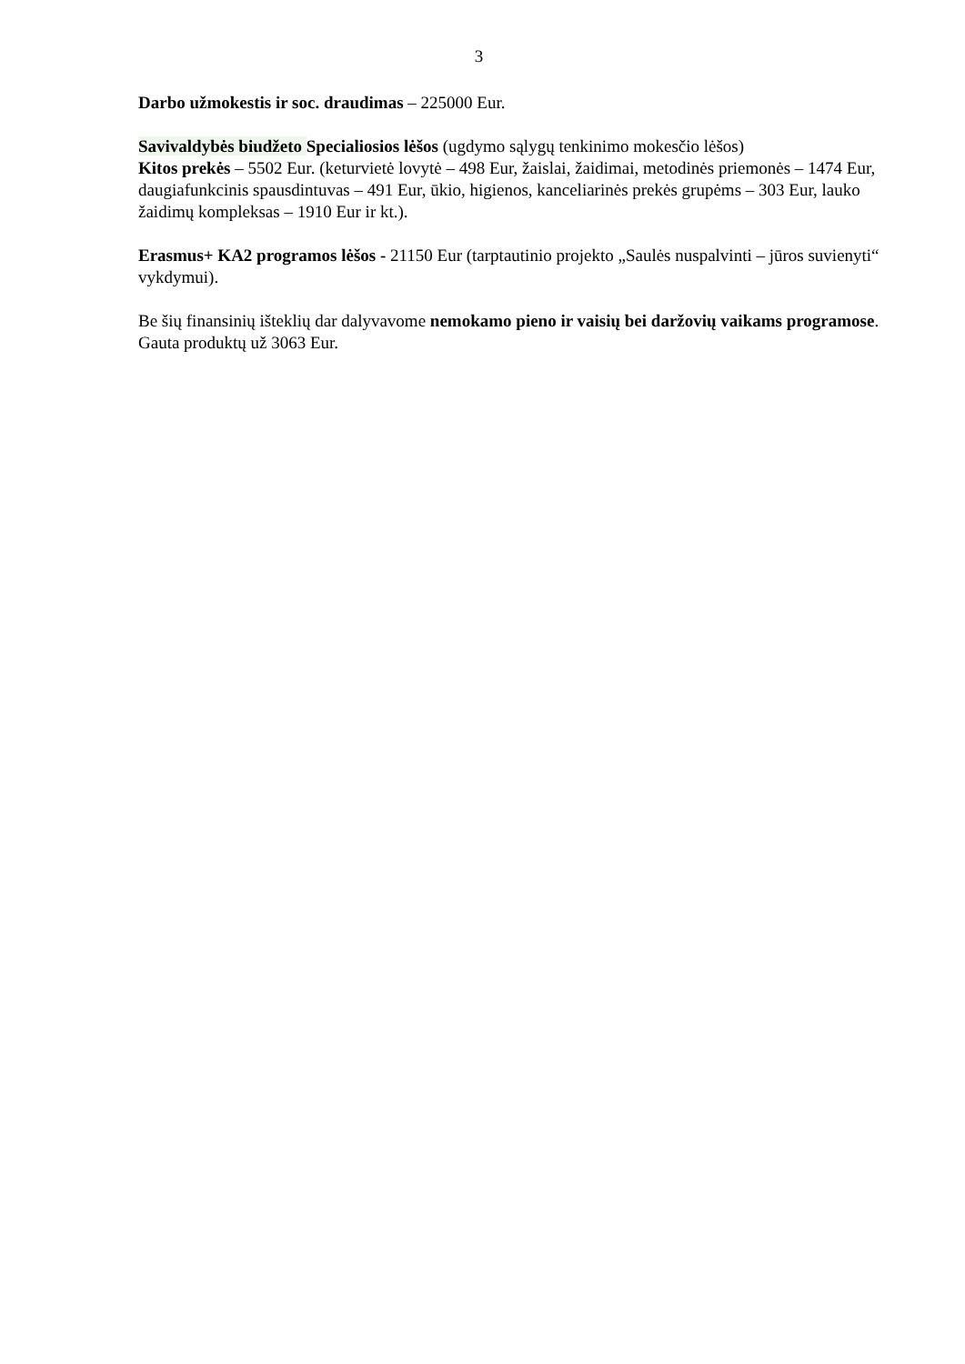3
Darbo užmokestis ir soc. draudimas – 225000 Eur.
Savivaldybės biudžeto Specialiosios lėšos (ugdymo sąlygų tenkinimo mokesčio lėšos)
Kitos prekės – 5502 Eur. (keturvietė lovytė – 498 Eur, žaislai, žaidimai, metodinės priemonės – 1474 Eur, daugiafunkcinis spausdintuvas – 491 Eur, ūkio, higienos, kanceliarinės prekės grupėms – 303 Eur, lauko žaidimų kompleksas – 1910 Eur ir kt.).
Erasmus+ KA2 programos lėšos - 21150 Eur (tarptautinio projekto „Saulės nuspalvinti – jūros suvienyti“ vykdymui).
Be šių finansinių išteklių dar dalyvavome nemokamo pieno ir vaisių bei daržovių vaikams programose. Gauta produktų už 3063 Eur.